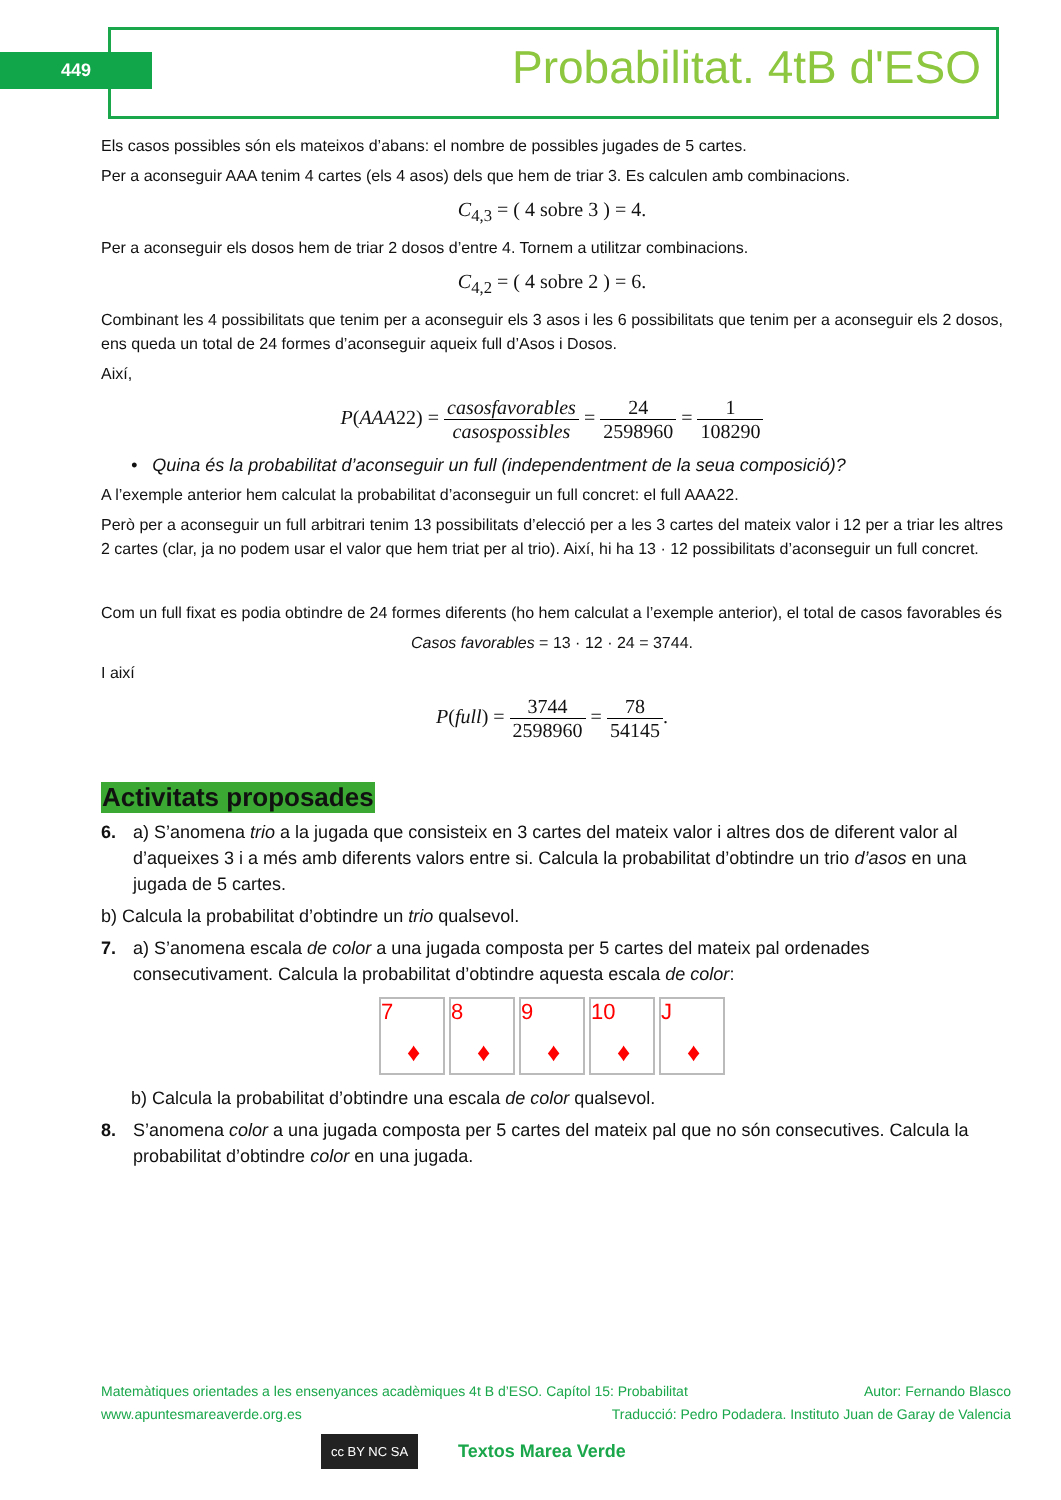449 Probabilitat. 4tB d'ESO
Els casos possibles són els mateixos d’abans: el nombre de possibles jugades de 5 cartes.
Per a aconseguir AAA tenim 4 cartes (els 4 asos) dels que hem de triar 3. Es calculen amb combinacions.
C<sub>4,3</sub> = ( 4 sobre 3 ) = 4.
Per a aconseguir els dosos hem de triar 2 dosos d’entre 4. Tornem a utilitzar combinacions.
C<sub>4,2</sub> = ( 4 sobre 2 ) = 6.
Combinant les 4 possibilitats que tenim per a aconseguir els 3 asos i les 6 possibilitats que tenim per a aconseguir els 2 dosos, ens queda un total de 24 formes d’aconseguir aqueix full d’Asos i Dosos.
Així,
P(AAA22) = casosfavorables casospossibles = 24 2598960 = 1 108290
• Quina és la probabilitat d’aconseguir un full (independentment de la seua composició)?
A l’exemple anterior hem calculat la probabilitat d’aconseguir un full concret: el full AAA22.
Però per a aconseguir un full arbitrari tenim 13 possibilitats d’elecció per a les 3 cartes del mateix valor i 12 per a triar les altres 2 cartes (clar, ja no podem usar el valor que hem triat per al trio). Així, hi ha 13 · 12 possibilitats d’aconseguir un full concret.
Com un full fixat es podia obtindre de 24 formes diferents (ho hem calculat a l’exemple anterior), el total de casos favorables és
Casos favorables = 13 · 12 · 24 = 3744.
I així
P(full) = 3744 2598960 = 78 54145.
Activitats proposades
6. a) S’anomena trio a la jugada que consisteix en 3 cartes del mateix valor i altres dos de diferent valor al d’aqueixes 3 i a més amb diferents valors entre si. Calcula la probabilitat d’obtindre un trio d’asos en una jugada de 5 cartes.
b) Calcula la probabilitat d’obtindre un trio qualsevol.
7. a) S’anomena escala de color a una jugada composta per 5 cartes del mateix pal ordenades consecutivament. Calcula la probabilitat d’obtindre aquesta escala de color:
7 ♦ 8 ♦ 9 ♦ 10 ♦ J ♦
b) Calcula la probabilitat d’obtindre una escala de color qualsevol.
8. S’anomena color a una jugada composta per 5 cartes del mateix pal que no són consecutives. Calcula la probabilitat d’obtindre color en una jugada.
Matemàtiques orientades a les ensenyances acadèmiques 4t B d’ESO. Capítol 15: Probabilitat Autor: Fernando Blasco
www.apuntesmareaverde.org.es Traducció: Pedro Podadera. Instituto Juan de Garay de Valencia
cc BY NC SA Textos Marea Verde